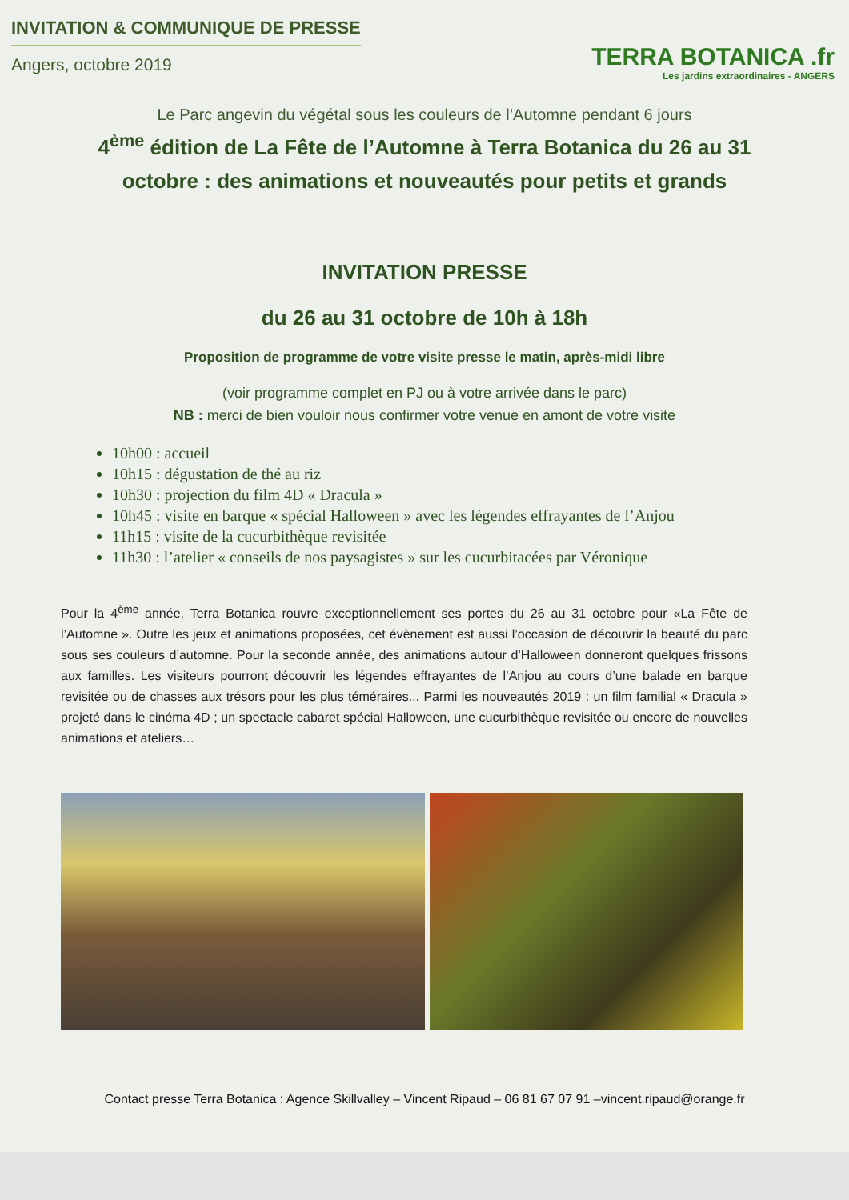INVITATION & COMMUNIQUE DE PRESSE
Angers, octobre 2019
TERRA BOTANICA .fr
Les jardins extraordinaires - ANGERS
Le Parc angevin du végétal sous les couleurs de l’Automne pendant 6 jours
4<sup>ème</sup> édition de La Fête de l’Automne à Terra Botanica du 26 au 31 octobre : des animations et nouveautés pour petits et grands
INVITATION PRESSE
du 26 au 31 octobre de 10h à 18h
Proposition de programme de votre visite presse le matin, après-midi libre
(voir programme complet en PJ ou à votre arrivée dans le parc)
NB : merci de bien vouloir nous confirmer votre venue en amont de votre visite
10h00 : accueil
10h15 : dégustation de thé au riz
10h30 : projection du film 4D « Dracula »
10h45 : visite en barque « spécial Halloween » avec les légendes effrayantes de l’Anjou
11h15 : visite de la cucurbithèque revisitée
11h30 : l’atelier « conseils de nos paysagistes » sur les cucurbitacées par Véronique
Pour la 4<sup>ème</sup> année, Terra Botanica rouvre exceptionnellement ses portes du 26 au 31 octobre pour «La Fête de l’Automne ». Outre les jeux et animations proposées, cet évènement est aussi l’occasion de découvrir la beauté du parc sous ses couleurs d’automne. Pour la seconde année, des animations autour d’Halloween donneront quelques frissons aux familles. Les visiteurs pourront découvrir les légendes effrayantes de l’Anjou au cours d’une balade en barque revisitée ou de chasses aux trésors pour les plus téméraires... Parmi les nouveautés 2019 : un film familial « Dracula » projeté dans le cinéma 4D ; un spectacle cabaret spécial Halloween, une cucurbithèque revisitée ou encore de nouvelles animations et ateliers…
Contact presse Terra Botanica : Agence Skillvalley – Vincent Ripaud – 06 81 67 07 91 –vincent.ripaud@orange.fr